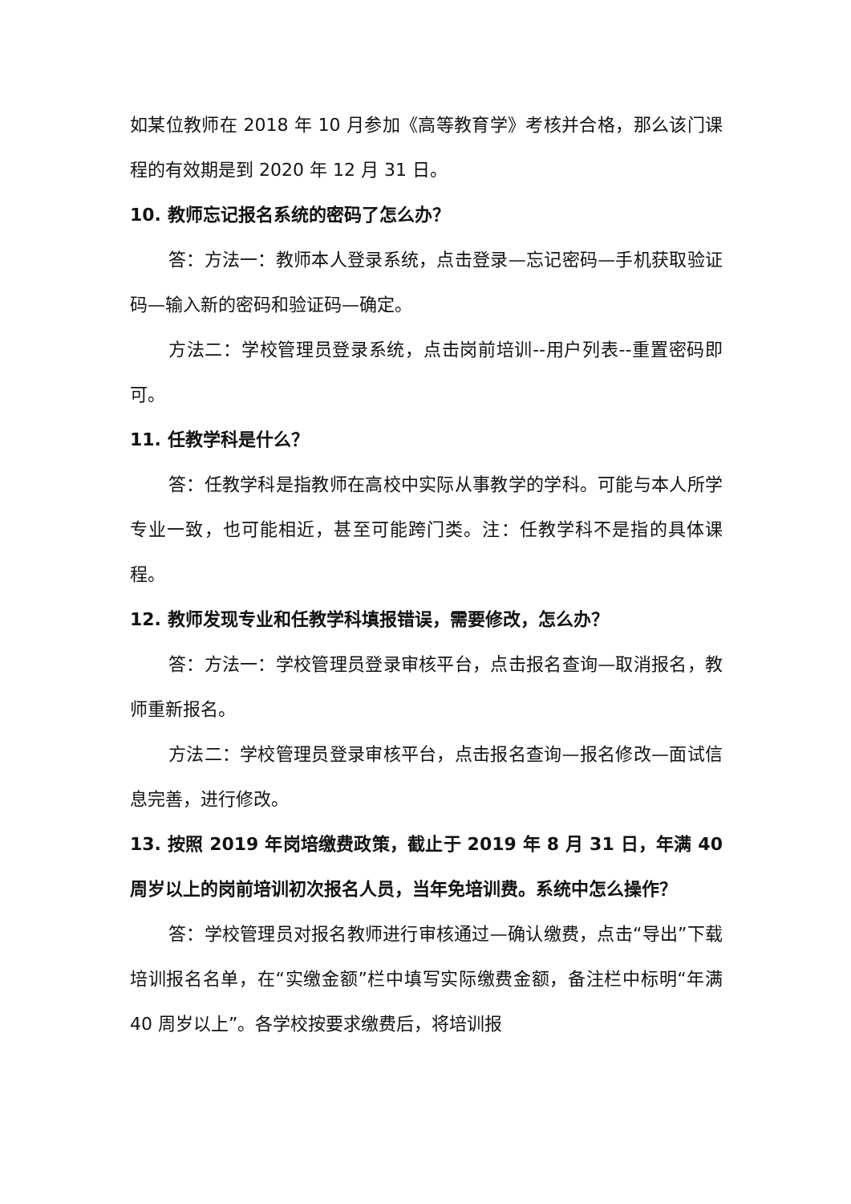如某位教师在 2018 年 10 月参加《高等教育学》考核并合格，那么该门课程的有效期是到 2020 年 12 月 31 日。
10. 教师忘记报名系统的密码了怎么办？
答：方法一：教师本人登录系统，点击登录—忘记密码—手机获取验证码—输入新的密码和验证码—确定。
方法二：学校管理员登录系统，点击岗前培训--用户列表--重置密码即可。
11. 任教学科是什么？
答：任教学科是指教师在高校中实际从事教学的学科。可能与本人所学专业一致，也可能相近，甚至可能跨门类。注：任教学科不是指的具体课程。
12. 教师发现专业和任教学科填报错误，需要修改，怎么办？
答：方法一：学校管理员登录审核平台，点击报名查询—取消报名，教师重新报名。
方法二：学校管理员登录审核平台，点击报名查询—报名修改—面试信息完善，进行修改。
13. 按照 2019 年岗培缴费政策，截止于 2019 年 8 月 31 日，年满 40 周岁以上的岗前培训初次报名人员，当年免培训费。系统中怎么操作？
答：学校管理员对报名教师进行审核通过—确认缴费，点击“导出”下载培训报名名单，在“实缴金额”栏中填写实际缴费金额，备注栏中标明“年满 40 周岁以上”。各学校按要求缴费后，将培训报